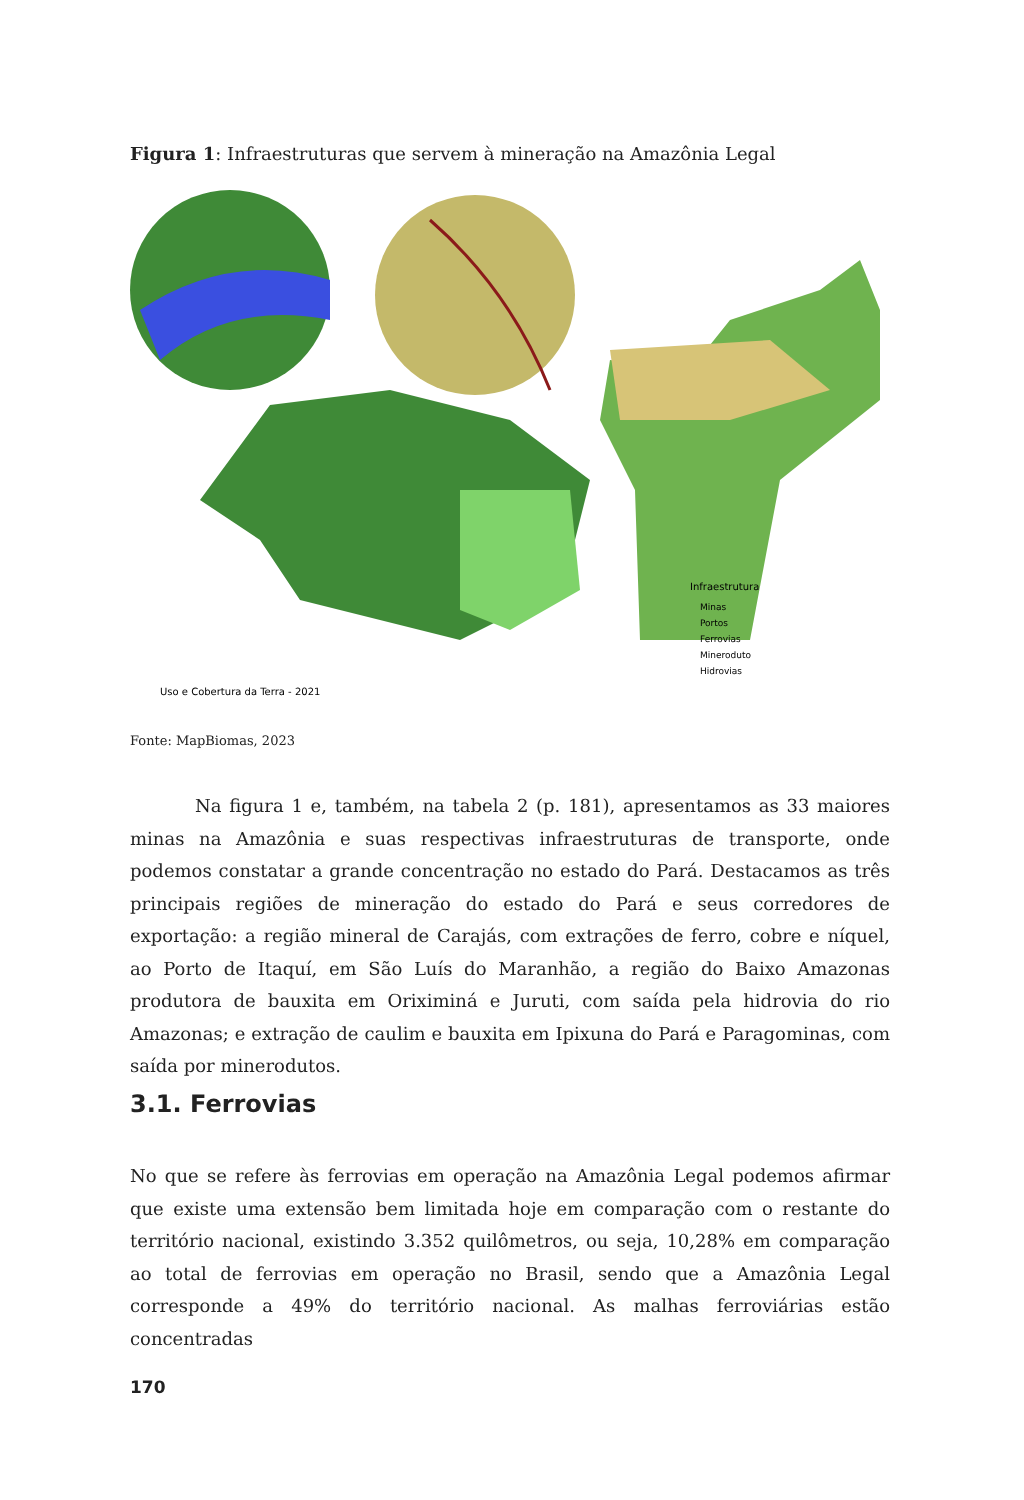Figura 1: Infraestruturas que servem à mineração na Amazônia Legal
Uso e Cobertura da Terra - 2021
Infraestrutura
Minas
Portos
Ferrovias
Mineroduto
Hidrovias
Fonte: MapBiomas, 2023
Na figura 1 e, também, na tabela 2 (p. 181), apresentamos as 33 maiores minas na Amazônia e suas respectivas infraestruturas de transporte, onde podemos constatar a grande concentração no estado do Pará. Destacamos as três principais regiões de mineração do estado do Pará e seus corredores de exportação: a região mineral de Carajás, com extrações de ferro, cobre e níquel, ao Porto de Itaquí, em São Luís do Maranhão, a região do Baixo Amazonas produtora de bauxita em Oriximiná e Juruti, com saída pela hidrovia do rio Amazonas; e extração de caulim e bauxita em Ipixuna do Pará e Paragominas, com saída por minerodutos.
3.1. Ferrovias
No que se refere às ferrovias em operação na Amazônia Legal podemos afirmar que existe uma extensão bem limitada hoje em comparação com o restante do território nacional, existindo 3.352 quilômetros, ou seja, 10,28% em comparação ao total de ferrovias em operação no Brasil, sendo que a Amazônia Legal corresponde a 49% do território nacional. As malhas ferroviárias estão concentradas
170